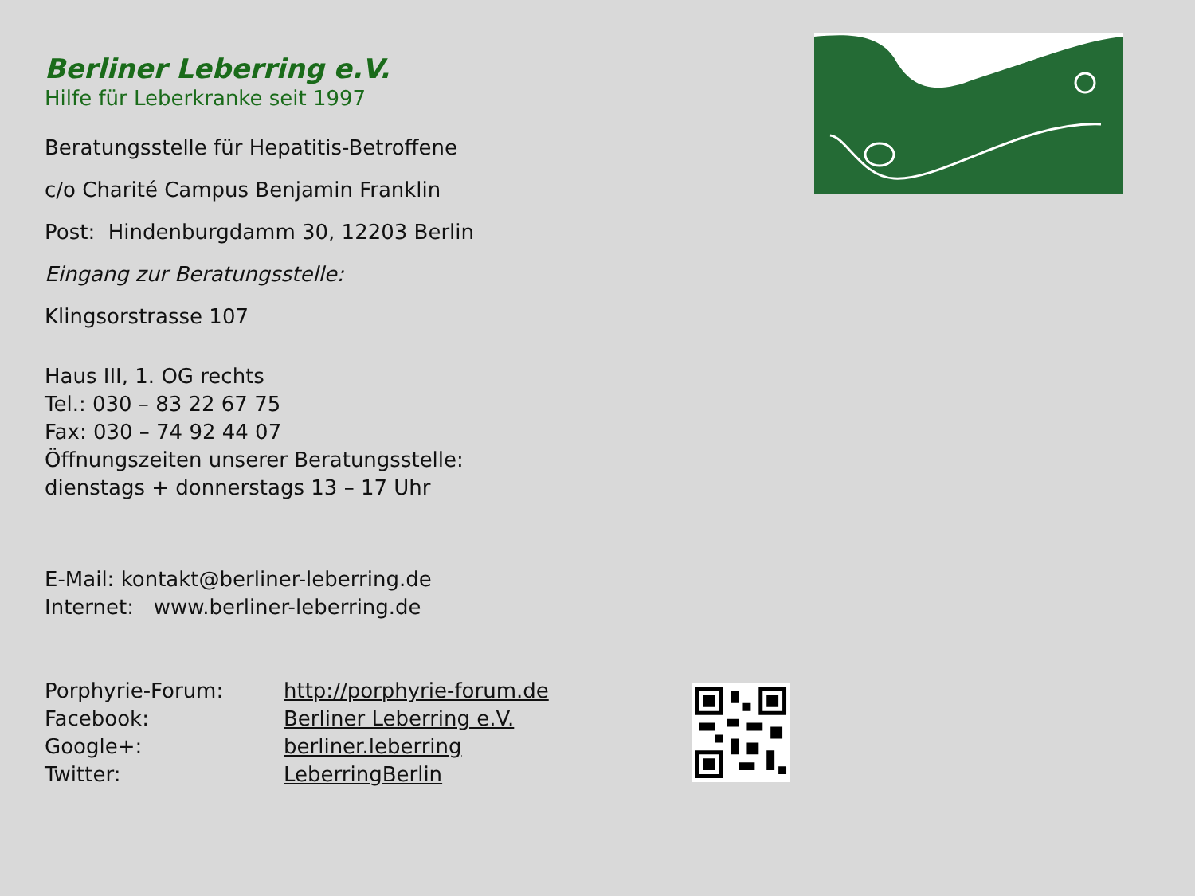Berliner Leberring e.V.
Hilfe für Leberkranke seit 1997
Beratungsstelle für Hepatitis-Betroffene
c/o Charité Campus Benjamin Franklin
Post: Hindenburgdamm 30, 12203 Berlin
Eingang zur Beratungsstelle:
Klingsorstrasse 107
Haus III, 1. OG rechts
Tel.: 030 – 83 22 67 75
Fax: 030 – 74 92 44 07
Öffnungszeiten unserer Beratungsstelle:
dienstags + donnerstags 13 – 17 Uhr
E-Mail: kontakt@berliner-leberring.de
Internet: www.berliner-leberring.de
| Porphyrie-Forum: | http://porphyrie-forum.de |
| Facebook: | Berliner Leberring e.V. |
| Google+: | berliner.leberring |
| Twitter: | LeberringBerlin |